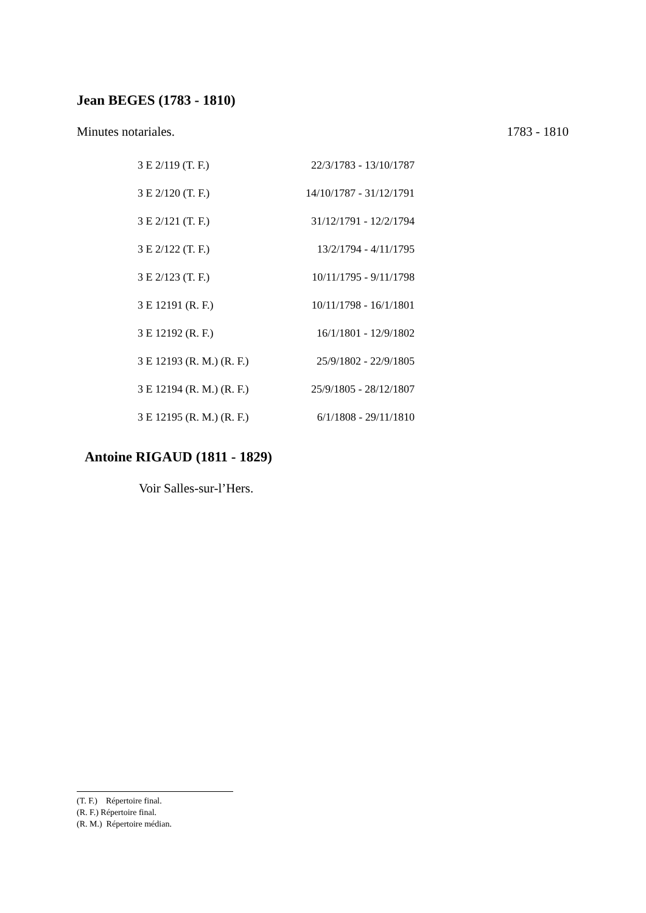Jean BEGES (1783 - 1810)
Minutes notariales. 1783 - 1810
| 3 E 2/119 (T. F.) | 22/3/1783 - 13/10/1787 |
| 3 E 2/120 (T. F.) | 14/10/1787 - 31/12/1791 |
| 3 E 2/121 (T. F.) | 31/12/1791 - 12/2/1794 |
| 3 E 2/122 (T. F.) | 13/2/1794 - 4/11/1795 |
| 3 E 2/123 (T. F.) | 10/11/1795 - 9/11/1798 |
| 3 E 12191 (R. F.) | 10/11/1798 - 16/1/1801 |
| 3 E 12192 (R. F.) | 16/1/1801 - 12/9/1802 |
| 3 E 12193 (R. M.) (R. F.) | 25/9/1802 - 22/9/1805 |
| 3 E 12194 (R. M.) (R. F.) | 25/9/1805 - 28/12/1807 |
| 3 E 12195 (R. M.) (R. F.) | 6/1/1808 - 29/11/1810 |
Antoine RIGAUD (1811 - 1829)
Voir Salles-sur-l’Hers.
(T. F.) Répertoire final.
(R. F.) Répertoire final.
(R. M.) Répertoire médian.